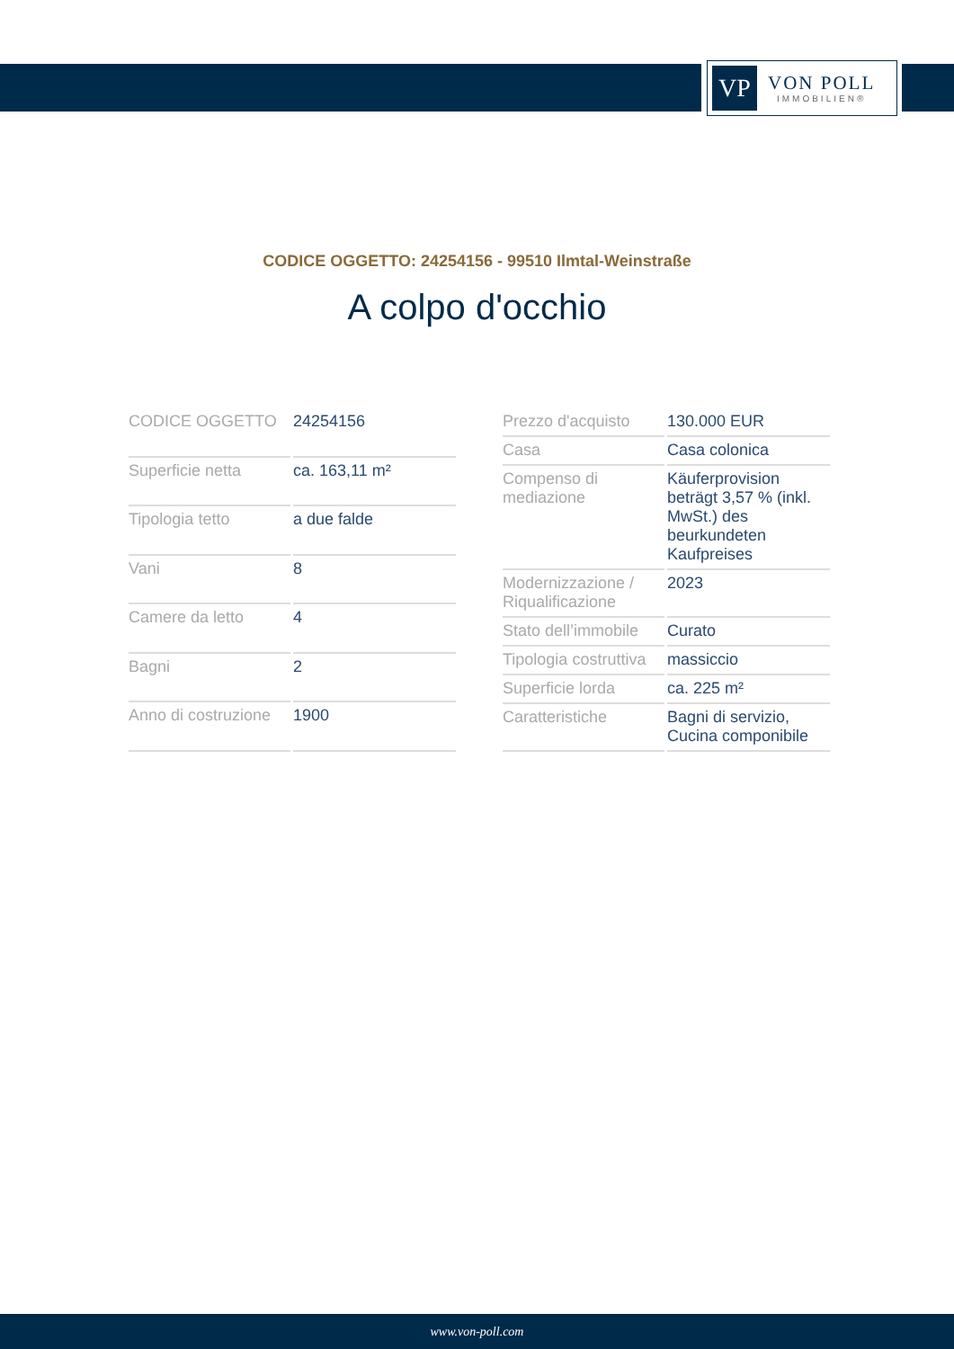VP
VON POLL
IMMOBILIEN®
CODICE OGGETTO: 24254156 - 99510 Ilmtal-Weinstraße
A colpo d'occhio
| CODICE OGGETTO | 24254156 |
| Superficie netta | ca. 163,11 m² |
| Tipologia tetto | a due falde |
| Vani | 8 |
| Camere da letto | 4 |
| Bagni | 2 |
| Anno di costruzione | 1900 |
| Prezzo d'acquisto | 130.000 EUR |
| Casa | Casa colonica |
| Compenso di mediazione | Käuferprovision beträgt 3,57 % (inkl. MwSt.) des beurkundeten Kaufpreises |
| Modernizzazione / Riqualificazione | 2023 |
| Stato dell’immobile | Curato |
| Tipologia costruttiva | massiccio |
| Superficie lorda | ca. 225 m² |
| Caratteristiche | Bagni di servizio, Cucina componibile |
www.von-poll.com